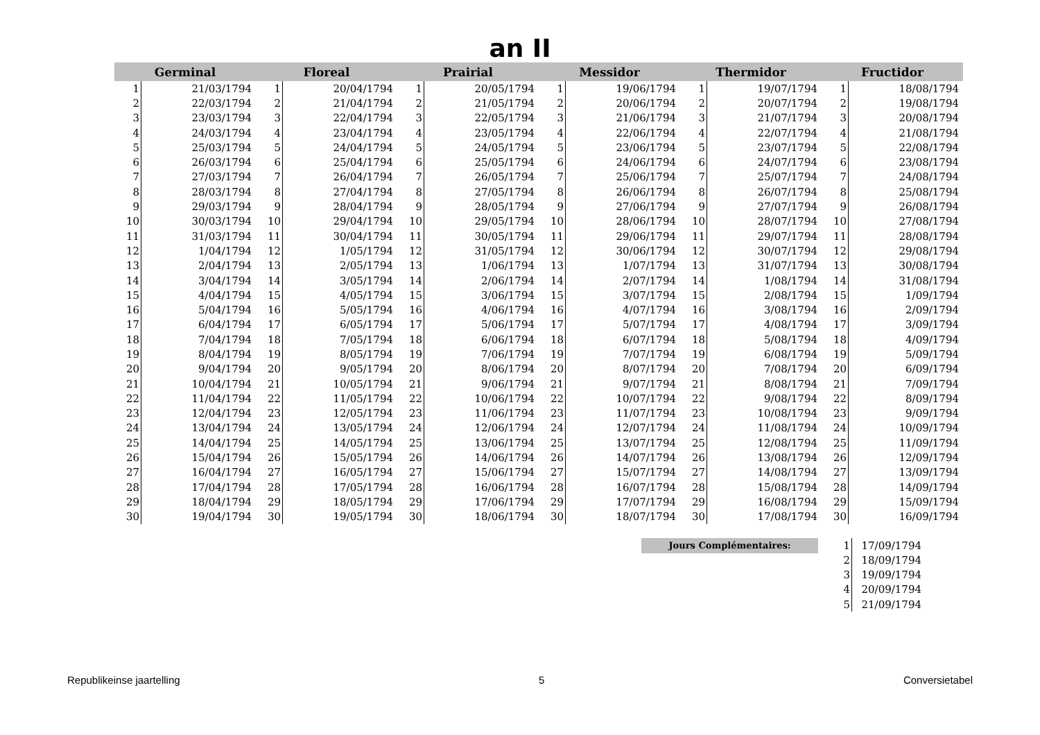an II
| Germinal | |
| --- | --- |
| 1 | 21/03/1794 |
| 2 | 22/03/1794 |
| 3 | 23/03/1794 |
| 4 | 24/03/1794 |
| 5 | 25/03/1794 |
| 6 | 26/03/1794 |
| 7 | 27/03/1794 |
| 8 | 28/03/1794 |
| 9 | 29/03/1794 |
| 10 | 30/03/1794 |
| 11 | 31/03/1794 |
| 12 | 1/04/1794 |
| 13 | 2/04/1794 |
| 14 | 3/04/1794 |
| 15 | 4/04/1794 |
| 16 | 5/04/1794 |
| 17 | 6/04/1794 |
| 18 | 7/04/1794 |
| 19 | 8/04/1794 |
| 20 | 9/04/1794 |
| 21 | 10/04/1794 |
| 22 | 11/04/1794 |
| 23 | 12/04/1794 |
| 24 | 13/04/1794 |
| 25 | 14/04/1794 |
| 26 | 15/04/1794 |
| 27 | 16/04/1794 |
| 28 | 17/04/1794 |
| 29 | 18/04/1794 |
| 30 | 19/04/1794 |
| Floreal | |
| --- | --- |
| 1 | 20/04/1794 |
| 2 | 21/04/1794 |
| 3 | 22/04/1794 |
| 4 | 23/04/1794 |
| 5 | 24/04/1794 |
| 6 | 25/04/1794 |
| 7 | 26/04/1794 |
| 8 | 27/04/1794 |
| 9 | 28/04/1794 |
| 10 | 29/04/1794 |
| 11 | 30/04/1794 |
| 12 | 1/05/1794 |
| 13 | 2/05/1794 |
| 14 | 3/05/1794 |
| 15 | 4/05/1794 |
| 16 | 5/05/1794 |
| 17 | 6/05/1794 |
| 18 | 7/05/1794 |
| 19 | 8/05/1794 |
| 20 | 9/05/1794 |
| 21 | 10/05/1794 |
| 22 | 11/05/1794 |
| 23 | 12/05/1794 |
| 24 | 13/05/1794 |
| 25 | 14/05/1794 |
| 26 | 15/05/1794 |
| 27 | 16/05/1794 |
| 28 | 17/05/1794 |
| 29 | 18/05/1794 |
| 30 | 19/05/1794 |
| Prairial | |
| --- | --- |
| 1 | 20/05/1794 |
| 2 | 21/05/1794 |
| 3 | 22/05/1794 |
| 4 | 23/05/1794 |
| 5 | 24/05/1794 |
| 6 | 25/05/1794 |
| 7 | 26/05/1794 |
| 8 | 27/05/1794 |
| 9 | 28/05/1794 |
| 10 | 29/05/1794 |
| 11 | 30/05/1794 |
| 12 | 31/05/1794 |
| 13 | 1/06/1794 |
| 14 | 2/06/1794 |
| 15 | 3/06/1794 |
| 16 | 4/06/1794 |
| 17 | 5/06/1794 |
| 18 | 6/06/1794 |
| 19 | 7/06/1794 |
| 20 | 8/06/1794 |
| 21 | 9/06/1794 |
| 22 | 10/06/1794 |
| 23 | 11/06/1794 |
| 24 | 12/06/1794 |
| 25 | 13/06/1794 |
| 26 | 14/06/1794 |
| 27 | 15/06/1794 |
| 28 | 16/06/1794 |
| 29 | 17/06/1794 |
| 30 | 18/06/1794 |
| Messidor | |
| --- | --- |
| 1 | 19/06/1794 |
| 2 | 20/06/1794 |
| 3 | 21/06/1794 |
| 4 | 22/06/1794 |
| 5 | 23/06/1794 |
| 6 | 24/06/1794 |
| 7 | 25/06/1794 |
| 8 | 26/06/1794 |
| 9 | 27/06/1794 |
| 10 | 28/06/1794 |
| 11 | 29/06/1794 |
| 12 | 30/06/1794 |
| 13 | 1/07/1794 |
| 14 | 2/07/1794 |
| 15 | 3/07/1794 |
| 16 | 4/07/1794 |
| 17 | 5/07/1794 |
| 18 | 6/07/1794 |
| 19 | 7/07/1794 |
| 20 | 8/07/1794 |
| 21 | 9/07/1794 |
| 22 | 10/07/1794 |
| 23 | 11/07/1794 |
| 24 | 12/07/1794 |
| 25 | 13/07/1794 |
| 26 | 14/07/1794 |
| 27 | 15/07/1794 |
| 28 | 16/07/1794 |
| 29 | 17/07/1794 |
| 30 | 18/07/1794 |
| Thermidor | |
| --- | --- |
| 1 | 19/07/1794 |
| 2 | 20/07/1794 |
| 3 | 21/07/1794 |
| 4 | 22/07/1794 |
| 5 | 23/07/1794 |
| 6 | 24/07/1794 |
| 7 | 25/07/1794 |
| 8 | 26/07/1794 |
| 9 | 27/07/1794 |
| 10 | 28/07/1794 |
| 11 | 29/07/1794 |
| 12 | 30/07/1794 |
| 13 | 31/07/1794 |
| 14 | 1/08/1794 |
| 15 | 2/08/1794 |
| 16 | 3/08/1794 |
| 17 | 4/08/1794 |
| 18 | 5/08/1794 |
| 19 | 6/08/1794 |
| 20 | 7/08/1794 |
| 21 | 8/08/1794 |
| 22 | 9/08/1794 |
| 23 | 10/08/1794 |
| 24 | 11/08/1794 |
| 25 | 12/08/1794 |
| 26 | 13/08/1794 |
| 27 | 14/08/1794 |
| 28 | 15/08/1794 |
| 29 | 16/08/1794 |
| 30 | 17/08/1794 |
| Fructidor | |
| --- | --- |
| 1 | 18/08/1794 |
| 2 | 19/08/1794 |
| 3 | 20/08/1794 |
| 4 | 21/08/1794 |
| 5 | 22/08/1794 |
| 6 | 23/08/1794 |
| 7 | 24/08/1794 |
| 8 | 25/08/1794 |
| 9 | 26/08/1794 |
| 10 | 27/08/1794 |
| 11 | 28/08/1794 |
| 12 | 29/08/1794 |
| 13 | 30/08/1794 |
| 14 | 31/08/1794 |
| 15 | 1/09/1794 |
| 16 | 2/09/1794 |
| 17 | 3/09/1794 |
| 18 | 4/09/1794 |
| 19 | 5/09/1794 |
| 20 | 6/09/1794 |
| 21 | 7/09/1794 |
| 22 | 8/09/1794 |
| 23 | 9/09/1794 |
| 24 | 10/09/1794 |
| 25 | 11/09/1794 |
| 26 | 12/09/1794 |
| 27 | 13/09/1794 |
| 28 | 14/09/1794 |
| 29 | 15/09/1794 |
| 30 | 16/09/1794 |
Jours Complémentaires:
| 1 | 17/09/1794 |
| 2 | 18/09/1794 |
| 3 | 19/09/1794 |
| 4 | 20/09/1794 |
| 5 | 21/09/1794 |
Republikeinse jaartelling 5 Conversietabel